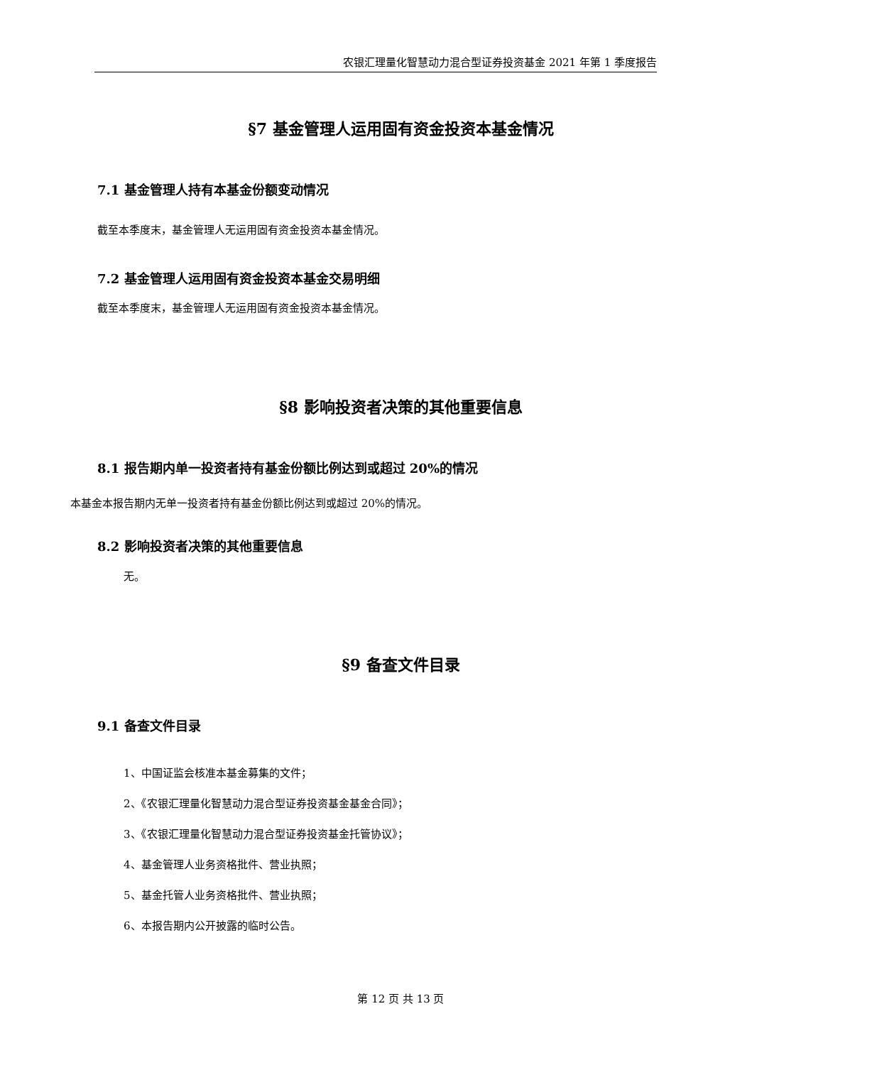农银汇理量化智慧动力混合型证券投资基金 2021 年第 1 季度报告
§7 基金管理人运用固有资金投资本基金情况
7.1 基金管理人持有本基金份额变动情况
截至本季度末，基金管理人无运用固有资金投资本基金情况。
7.2 基金管理人运用固有资金投资本基金交易明细
截至本季度末，基金管理人无运用固有资金投资本基金情况。
§8 影响投资者决策的其他重要信息
8.1 报告期内单一投资者持有基金份额比例达到或超过 20%的情况
本基金本报告期内无单一投资者持有基金份额比例达到或超过 20%的情况。
8.2 影响投资者决策的其他重要信息
无。
§9 备查文件目录
9.1 备查文件目录
1、中国证监会核准本基金募集的文件；
2、《农银汇理量化智慧动力混合型证券投资基金基金合同》；
3、《农银汇理量化智慧动力混合型证券投资基金托管协议》；
4、基金管理人业务资格批件、营业执照；
5、基金托管人业务资格批件、营业执照；
6、本报告期内公开披露的临时公告。
第 12 页 共 13 页